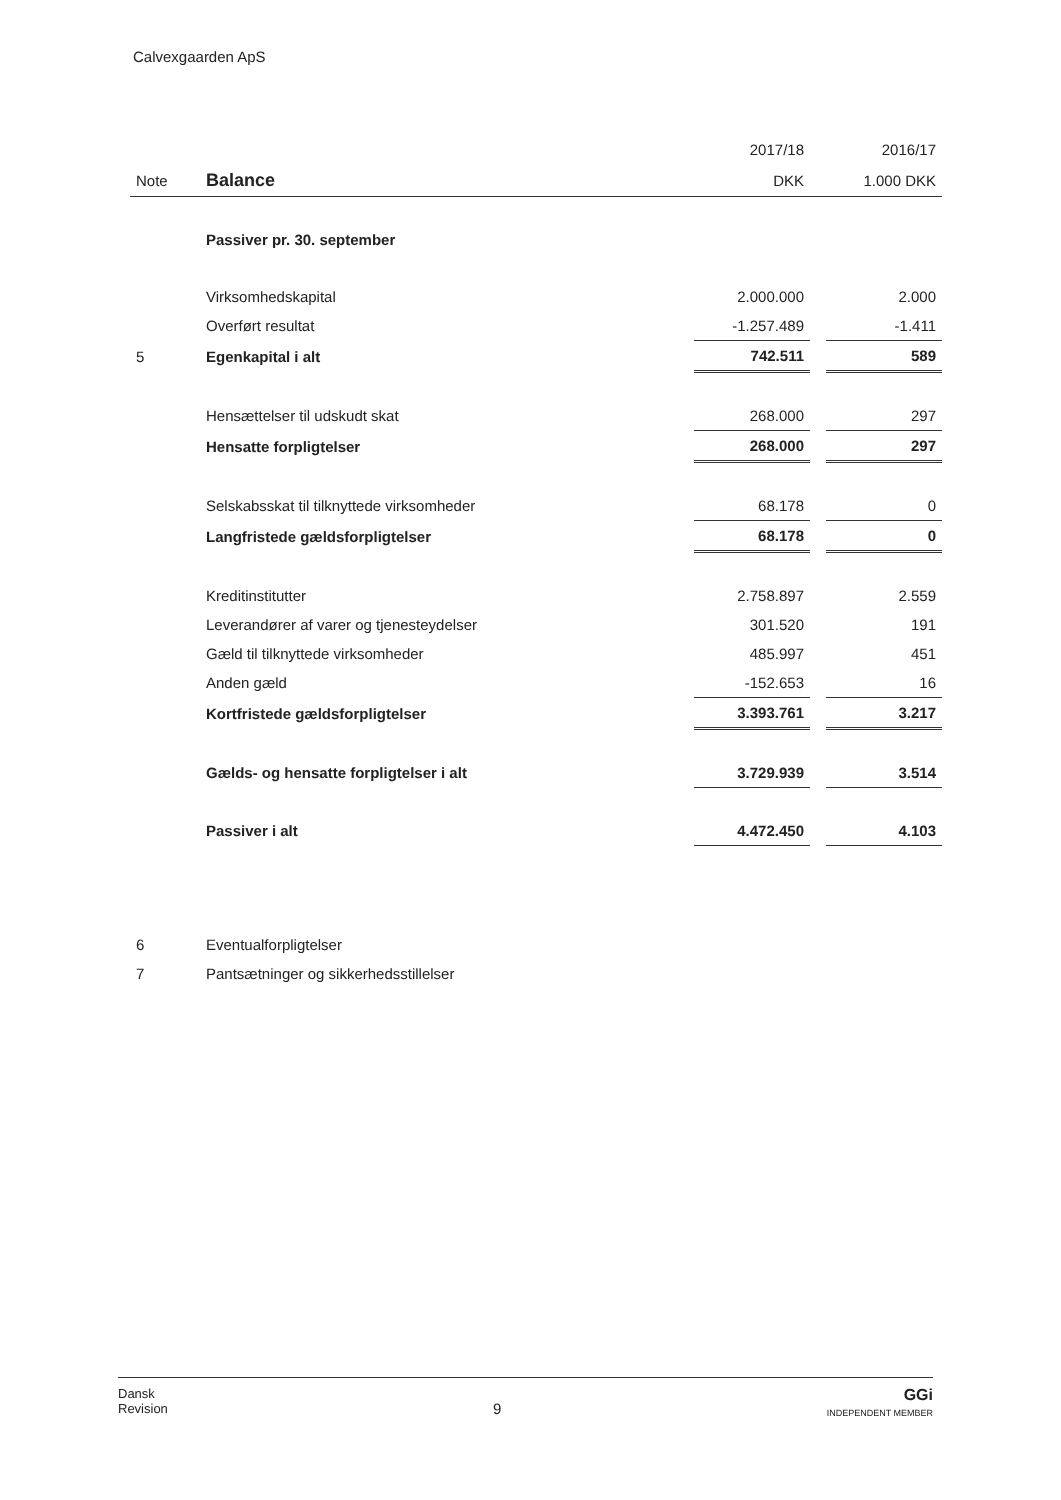Calvexgaarden ApS
| | | 2017/18 | | 2016/17 |
| Note | Balance | DKK | | 1.000 DKK |
| | Passiver pr. 30. september | | | |
| | Virksomhedskapital | 2.000.000 | | 2.000 |
| | Overført resultat | -1.257.489 | | -1.411 |
| 5 | Egenkapital i alt | 742.511 | | 589 |
| | Hensættelser til udskudt skat | 268.000 | | 297 |
| | Hensatte forpligtelser | 268.000 | | 297 |
| | Selskabsskat til tilknyttede virksomheder | 68.178 | | 0 |
| | Langfristede gældsforpligtelser | 68.178 | | 0 |
| | Kreditinstitutter | 2.758.897 | | 2.559 |
| | Leverandører af varer og tjenesteydelser | 301.520 | | 191 |
| | Gæld til tilknyttede virksomheder | 485.997 | | 451 |
| | Anden gæld | -152.653 | | 16 |
| | Kortfristede gældsforpligtelser | 3.393.761 | | 3.217 |
| | Gælds- og hensatte forpligtelser i alt | 3.729.939 | | 3.514 |
| | Passiver i alt | 4.472.450 | | 4.103 |
| 6 | Eventualforpligtelser | | | |
| 7 | Pantsætninger og sikkerhedsstillelser | | | |
Dansk
Revision
9
GGi
INDEPENDENT MEMBER